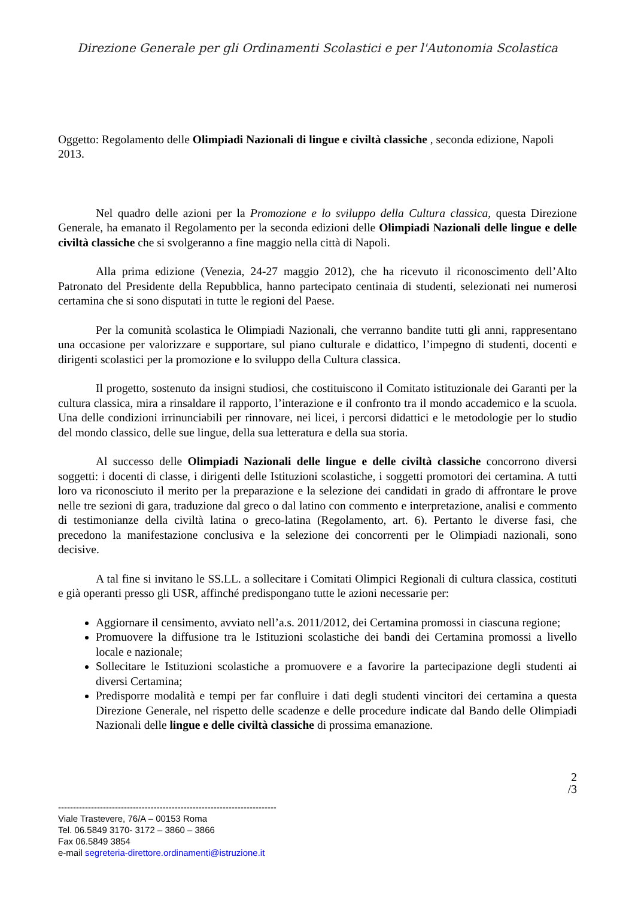Direzione Generale per gli Ordinamenti Scolastici e per l'Autonomia Scolastica
Oggetto: Regolamento delle Olimpiadi Nazionali di lingue e civiltà classiche , seconda edizione, Napoli 2013.
Nel quadro delle azioni per la Promozione e lo sviluppo della Cultura classica, questa Direzione Generale, ha emanato il Regolamento per la seconda edizioni delle Olimpiadi Nazionali delle lingue e delle civiltà classiche che si svolgeranno a fine maggio nella città di Napoli.
Alla prima edizione (Venezia, 24-27 maggio 2012), che ha ricevuto il riconoscimento dell’Alto Patronato del Presidente della Repubblica, hanno partecipato centinaia di studenti, selezionati nei numerosi certamina che si sono disputati in tutte le regioni del Paese.
Per la comunità scolastica le Olimpiadi Nazionali, che verranno bandite tutti gli anni, rappresentano una occasione per valorizzare e supportare, sul piano culturale e didattico, l’impegno di studenti, docenti e dirigenti scolastici per la promozione e lo sviluppo della Cultura classica.
Il progetto, sostenuto da insigni studiosi, che costituiscono il Comitato istituzionale dei Garanti per la cultura classica, mira a rinsaldare il rapporto, l’interazione e il confronto tra il mondo accademico e la scuola. Una delle condizioni irrinunciabili per rinnovare, nei licei, i percorsi didattici e le metodologie per lo studio del mondo classico, delle sue lingue, della sua letteratura e della sua storia.
Al successo delle Olimpiadi Nazionali delle lingue e delle civiltà classiche concorrono diversi soggetti: i docenti di classe, i dirigenti delle Istituzioni scolastiche, i soggetti promotori dei certamina. A tutti loro va riconosciuto il merito per la preparazione e la selezione dei candidati in grado di affrontare le prove nelle tre sezioni di gara, traduzione dal greco o dal latino con commento e interpretazione, analisi e commento di testimonianze della civiltà latina o greco-latina (Regolamento, art. 6). Pertanto le diverse fasi, che precedono la manifestazione conclusiva e la selezione dei concorrenti per le Olimpiadi nazionali, sono decisive.
A tal fine si invitano le SS.LL. a sollecitare i Comitati Olimpici Regionali di cultura classica, costituti e già operanti presso gli USR, affinché predispongano tutte le azioni necessarie per:
Aggiornare il censimento, avviato nell’a.s. 2011/2012, dei Certamina promossi in ciascuna regione;
Promuovere la diffusione tra le Istituzioni scolastiche dei bandi dei Certamina promossi a livello locale e nazionale;
Sollecitare le Istituzioni scolastiche a promuovere e a favorire la partecipazione degli studenti ai diversi Certamina;
Predisporre modalità e tempi per far confluire i dati degli studenti vincitori dei certamina a questa Direzione Generale, nel rispetto delle scadenze e delle procedure indicate dal Bando delle Olimpiadi Nazionali delle lingue e delle civiltà classiche di prossima emanazione.
2
/3
-------------------------------------------------------------------------
Viale Trastevere, 76/A – 00153 Roma
Tel. 06.5849 3170- 3172 – 3860 – 3866
Fax 06.5849 3854
e-mail segreteria-direttore.ordinamenti@istruzione.it